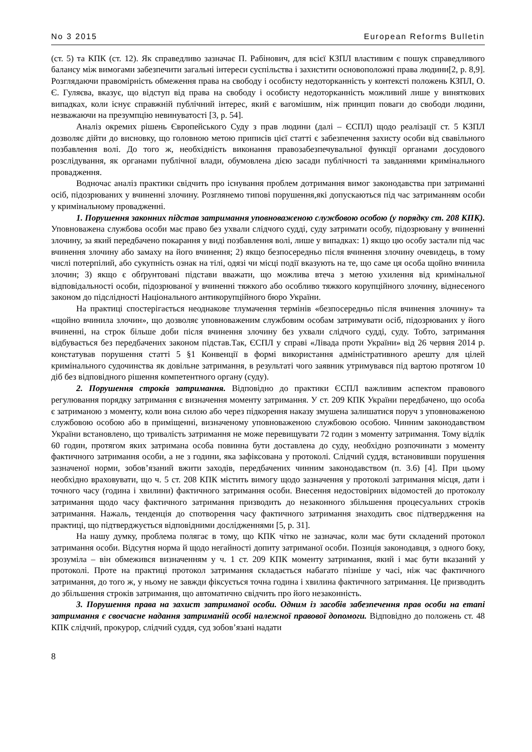No 3 2015 European Reforms Bulletin
(ст. 5) та КПК (ст. 12). Як справедливо зазначає П. Рабінович, для всієї КЗПЛ властивим є пошук справедливого балансу між вимогами забезпечити загальні інтереси суспільства і захистити основоположні права людини[2, p. 8,9]. Розглядаючи правомірність обмеження права на свободу і особисту недоторканність у контексті положень КЗПЛ, О. Є. Гуляєва, вказує, що відступ від права на свободу і особисту недоторканність можливий лише у виняткових випадках, коли існує справжній публічний інтерес, який є вагомішим, ніж принцип поваги до свободи людини, незважаючи на презумпцію невинуватості [3, p. 54].
Аналіз окремих рішень Європейського Суду з прав людини (далі – ЄСПЛ) щодо реалізації ст. 5 КЗПЛ дозволяє дійти до висновку, що головною метою приписів цієї статті є забезпечення захисту особи від свавільного позбавлення волі. До того ж, необхідність виконання правозабезпечувальної функції органами досудового розслідування, як органами публічної влади, обумовлена дією засади публічності та завданнями кримінального провадження.
Водночас аналіз практики свідчить про існування проблем дотримання вимог законодавства при затриманні осіб, підозрюваних у вчиненні злочину. Розглянемо типові порушення,які допускаються під час затриманням особи у кримінальному провадженні.
1. Порушення законних підстав затримання уповноваженою службовою особою (у порядку ст. 208 КПК). Уповноважена службова особи має право без ухвали слідчого судді, суду затримати особу, підозрювану у вчиненні злочину, за який передбачено покарання у виді позбавлення волі, лише у випадках: 1) якщо цю особу застали під час вчинення злочину або замаху на його вчинення; 2) якщо безпосередньо після вчинення злочину очевидець, в тому числі потерпілий, або сукупність ознак на тілі, одязі чи місці події вказують на те, що саме ця особа щойно вчинила злочин; 3) якщо є обґрунтовані підстави вважати, що можлива втеча з метою ухилення від кримінальної відповідальності особи, підозрюваної у вчиненні тяжкого або особливо тяжкого корупційного злочину, віднесеного законом до підслідності Національного антикорупційного бюро України.
На практиці спостерігається неоднакове тлумачення термінів «безпосередньо після вчинення злочину» та «щойно вчинила злочин», що дозволяє уповноваженим службовим особам затримувати осіб, підозрюваних у його вчиненні, на строк більше доби після вчинення злочину без ухвали слідчого судді, суду. Тобто, затримання відбувається без передбачених законом підстав.Так, ЄСПЛ у справі «Лівада проти України» від 26 червня 2014 р. констатував порушення статті 5 §1 Конвенції в формі використання адміністративного арешту для цілей кримінального судочинства як довільне затримання, в результаті чого заявник утримувався під вартою протягом 10 діб без відповідного рішення компетентного органу (суду).
2. Порушення строків затримання. Відповідно до практики ЄСПЛ важливим аспектом правового регулювання порядку затримання є визначення моменту затримання. У ст. 209 КПК України передбачено, що особа є затриманою з моменту, коли вона силою або через підкорення наказу змушена залишатися поруч з уповноваженою службовою особою або в приміщенні, визначеному уповноваженою службовою особою. Чинним законодавством України встановлено, що тривалість затримання не може перевищувати 72 годин з моменту затримання. Тому відлік 60 годин, протягом яких затримана особа повинна бути доставлена до суду, необхідно розпочинати з моменту фактичного затримання особи, а не з години, яка зафіксована у протоколі. Слідчий суддя, встановивши порушення зазначеної норми, зобов’язаний вжити заходів, передбачених чинним законодавством (п. 3.6) [4]. При цьому необхідно враховувати, що ч. 5 ст. 208 КПК містить вимогу щодо зазначення у протоколі затримання місця, дати і точного часу (година і хвилини) фактичного затримання особи. Внесення недостовірних відомостей до протоколу затримання щодо часу фактичного затримання призводить до незаконного збільшення процесуальних строків затримання. Нажаль, тенденція до спотворення часу фактичного затримання знаходить своє підтвердження на практиці, що підтверджується відповідними дослідженнями [5, p. 31].
На нашу думку, проблема полягає в тому, що КПК чітко не зазначає, коли має бути складений протокол затримання особи. Відсутня норма й щодо негайності допиту затриманої особи. Позиція законодавця, з одного боку, зрозуміла – він обмежився визначенням у ч. 1 ст. 209 КПК моменту затримання, який і має бути вказаний у протоколі. Проте на практиці протокол затримання складається набагато пізніше у часі, ніж час фактичного затримання, до того ж, у ньому не завжди фіксується точна година і хвилина фактичного затримання. Це призводить до збільшення строків затримання, що автоматично свідчить про його незаконність.
3. Порушення права на захист затриманої особи. Одним із засобів забезпечення прав особи на етапі затримання є своєчасне надання затриманій особі належної правової допомоги. Відповідно до положень ст. 48 КПК слідчий, прокурор, слідчий суддя, суд зобов’язані надати
8